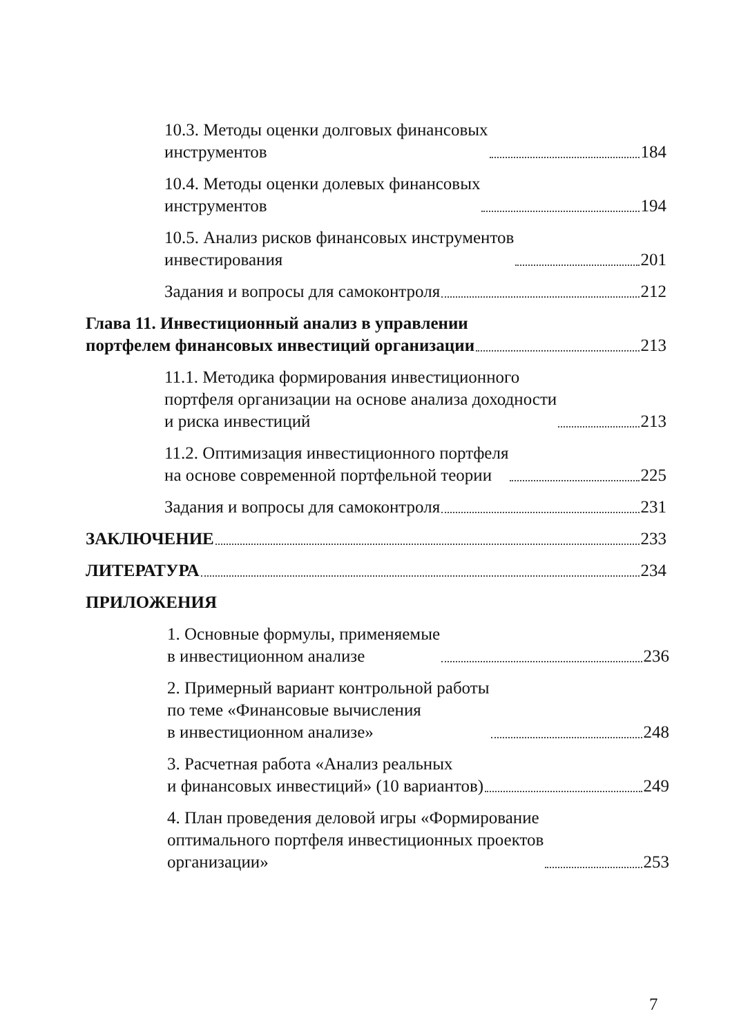10.3. Методы оценки долговых финансовых
инструментов 184
10.4. Методы оценки долевых финансовых
инструментов 194
10.5. Анализ рисков финансовых инструментов
инвестирования 201
Задания и вопросы для самоконтроля 212
Глава 11. Инвестиционный анализ в управлении
портфелем финансовых инвестиций организации 213
11.1. Методика формирования инвестиционного
портфеля организации на основе анализа доходности
и риска инвестиций 213
11.2. Оптимизация инвестиционного портфеля
на основе современной портфельной теории 225
Задания и вопросы для самоконтроля 231
ЗАКЛЮЧЕНИЕ 233
ЛИТЕРАТУРА 234
ПРИЛОЖЕНИЯ
1. Основные формулы, применяемые
в инвестиционном анализе 236
2. Примерный вариант контрольной работы
по теме «Финансовые вычисления
в инвестиционном анализе» 248
3. Расчетная работа «Анализ реальных
и финансовых инвестиций» (10 вариантов) 249
4. План проведения деловой игры «Формирование
оптимального портфеля инвестиционных проектов
организации» 253
7